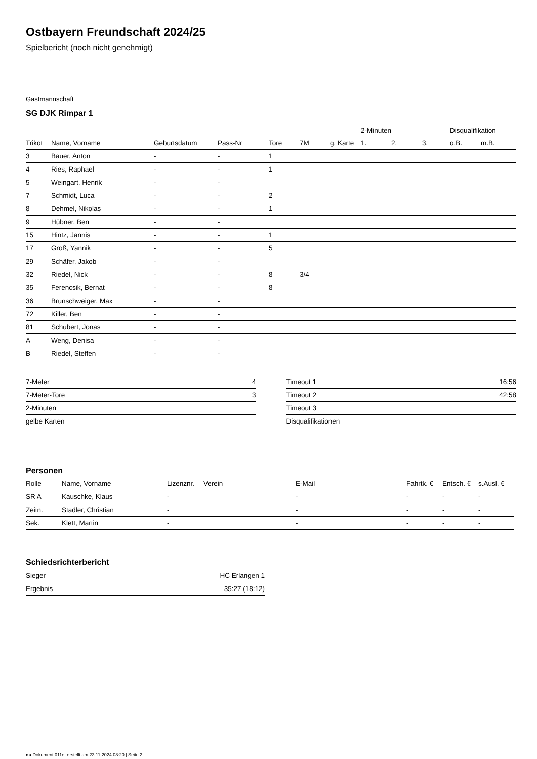Ostbayern Freundschaft 2024/25
Spielbericht (noch nicht genehmigt)
Gastmannschaft
SG DJK Rimpar 1
| | | | | | | | 2-Minuten | | | Disqualifikation | |
| --- | --- | --- | --- | --- | --- | --- | --- | --- | --- | --- | --- |
| Trikot | Name, Vorname | Geburtsdatum | Pass-Nr | Tore | 7M | g. Karte | 1. | 2. | 3. | o.B. | m.B. |
| 3 | Bauer, Anton | - | - | 1 | | | | | | | |
| 4 | Ries, Raphael | - | - | 1 | | | | | | | |
| 5 | Weingart, Henrik | - | - | | | | | | | | |
| 7 | Schmidt, Luca | - | - | 2 | | | | | | | |
| 8 | Dehmel, Nikolas | - | - | 1 | | | | | | | |
| 9 | Hübner, Ben | - | - | | | | | | | | |
| 15 | Hintz, Jannis | - | - | 1 | | | | | | | |
| 17 | Groß, Yannik | - | - | 5 | | | | | | | |
| 29 | Schäfer, Jakob | - | - | | | | | | | | |
| 32 | Riedel, Nick | - | - | 8 | 3/4 | | | | | | |
| 35 | Ferencsik, Bernat | - | - | 8 | | | | | | | |
| 36 | Brunschweiger, Max | - | - | | | | | | | | |
| 72 | Killer, Ben | - | - | | | | | | | | |
| 81 | Schubert, Jonas | - | - | | | | | | | | |
| A | Weng, Denisa | - | - | | | | | | | | |
| B | Riedel, Steffen | - | - | | | | | | | | |
| 7-Meter | 4 |
| 7-Meter-Tore | 3 |
| 2-Minuten | |
| gelbe Karten | |
| Timeout 1 | 16:56 |
| Timeout 2 | 42:58 |
| Timeout 3 | |
| Disqualifikationen | |
Personen
| Rolle | Name, Vorname | Lizenznr. | Verein | E-Mail | Fahrtk. € | Entsch. € | s.Ausl. € |
| --- | --- | --- | --- | --- | --- | --- | --- |
| SR A | Kauschke, Klaus | - | | - | - | - | - |
| Zeitn. | Stadler, Christian | - | | - | - | - | - |
| Sek. | Klett, Martin | - | | - | - | - | - |
Schiedsrichterbericht
| Sieger | HC Erlangen 1 |
| Ergebnis | 35:27 (18:12) |
nu.Dokument 011e, erstellt am 23.11.2024 08:20 | Seite 2